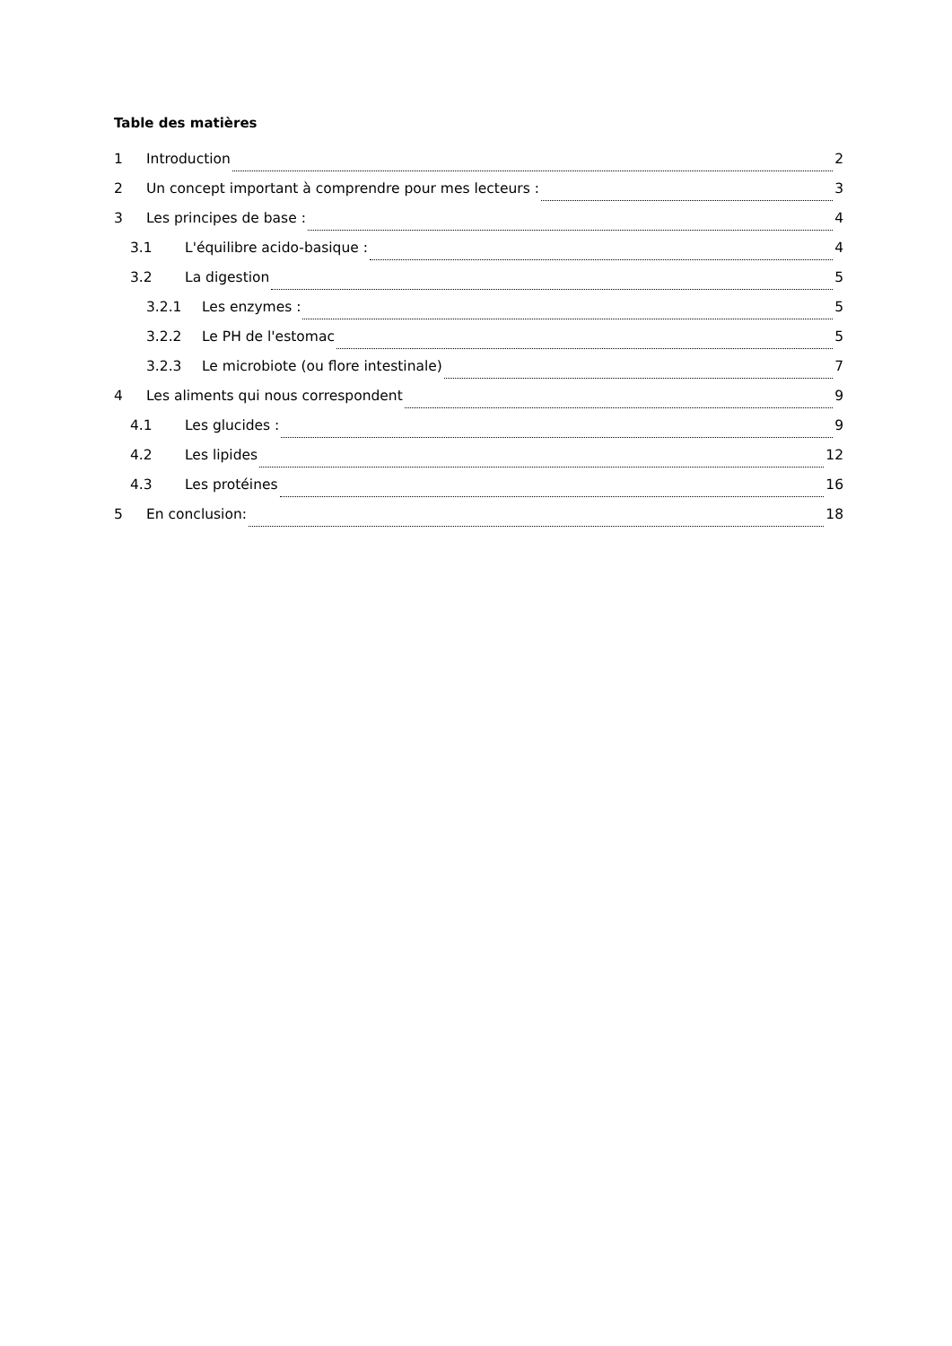Table des matières
1 Introduction 2
2 Un concept important à comprendre pour mes lecteurs : 3
3 Les principes de base : 4
3.1 L'équilibre acido-basique : 4
3.2 La digestion 5
3.2.1 Les enzymes : 5
3.2.2 Le PH de l'estomac 5
3.2.3 Le microbiote (ou flore intestinale) 7
4 Les aliments qui nous correspondent 9
4.1 Les glucides : 9
4.2 Les lipides 12
4.3 Les protéines 16
5 En conclusion: 18